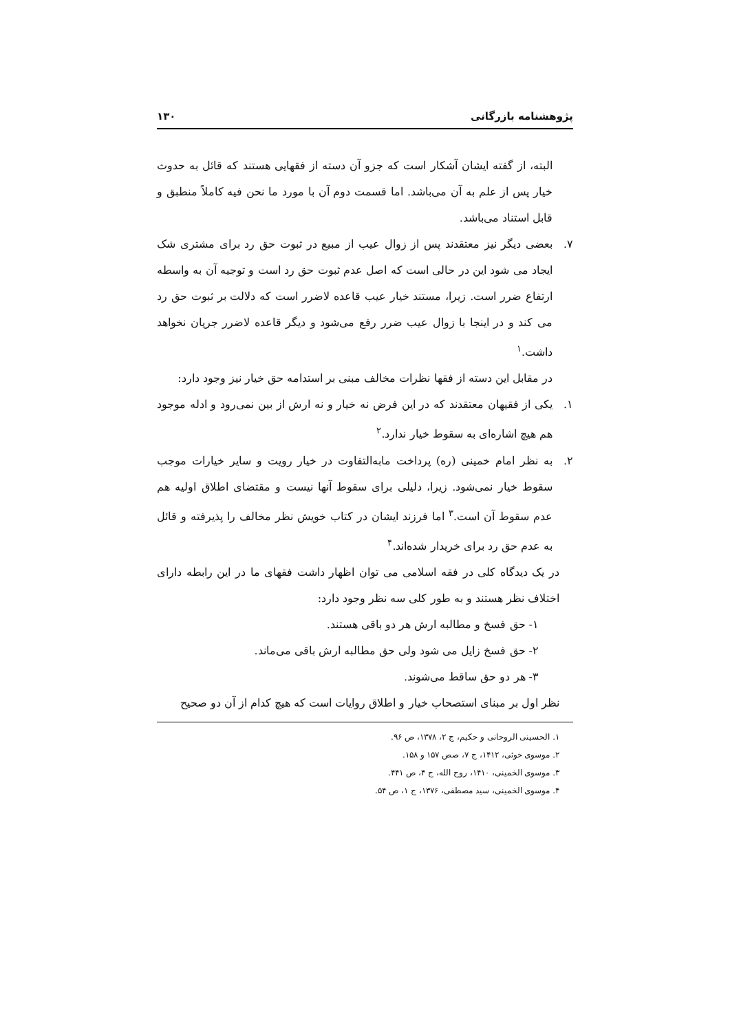پژوهشنامه بازرگانی ۱۳۰
البته، از گفته ایشان آشکار است که جزو آن دسته از فقهایی هستند که قائل به حدوث خیار پس از علم به آن می‌باشد. اما قسمت دوم آن با مورد ما نحن فیه کاملاً منطبق و قابل استناد می‌باشد.
۷. بعضی دیگر نیز معتقدند پس از زوال عیب از مبیع در ثبوت حق رد برای مشتری شک ایجاد می شود این در حالی است که اصل عدم ثبوت حق رد است و توجیه آن به واسطه ارتفاع ضرر است. زیرا، مستند خیار عیب قاعده لاضرر است که دلالت بر ثبوت حق رد می کند و در اینجا با زوال عیب ضرر رفع می‌شود و دیگر قاعده لاضرر جریان نخواهد داشت.<sup>۱</sup>
در مقابل این دسته از فقها نظرات مخالف مبنی بر استدامه حق خیار نیز وجود دارد:
۱. یکی از فقیهان معتقدند که در این فرض نه خیار و نه ارش از بین نمی‌رود و ادله موجود هم هیچ اشاره‌ای به سقوط خیار ندارد.<sup>۲</sup>
۲. به نظر امام خمینی (ره) پرداخت مابه‌التفاوت در خیار رویت و سایر خیارات موجب سقوط خیار نمی‌شود. زیرا، دلیلی برای سقوط آنها نیست و مقتضای اطلاق اولیه هم عدم سقوط آن است.<sup>۳</sup> اما فرزند ایشان در کتاب خویش نظر مخالف را پذیرفته و قائل به عدم حق رد برای خریدار شده‌اند.<sup>۴</sup>
در یک دیدگاه کلی در فقه اسلامی می توان اظهار داشت فقهای ما در این رابطه دارای اختلاف نظر هستند و به طور کلی سه نظر وجود دارد:
۱- حق فسخ و مطالبه ارش هر دو باقی هستند.
۲- حق فسخ زایل می شود ولی حق مطالبه ارش باقی می‌ماند.
۳- هر دو حق ساقط می‌شوند.
نظر اول بر مبنای استصحاب خیار و اطلاق روایات است که هیچ کدام از آن دو صحیح
۱. الحسینی الروحانی و حکیم، ج ۲، ۱۳۷۸، ص ۹۶.
۲. موسوی خوئی، ۱۴۱۲، ج ۷، صص ۱۵۷ و ۱۵۸.
۳. موسوی الخمینی، ۱۴۱۰، روح الله، ج ۴، ص ۴۴۱.
۴. موسوی الخمینی، سید مصطفی، ۱۳۷۶، ج ۱، ص ۵۴.